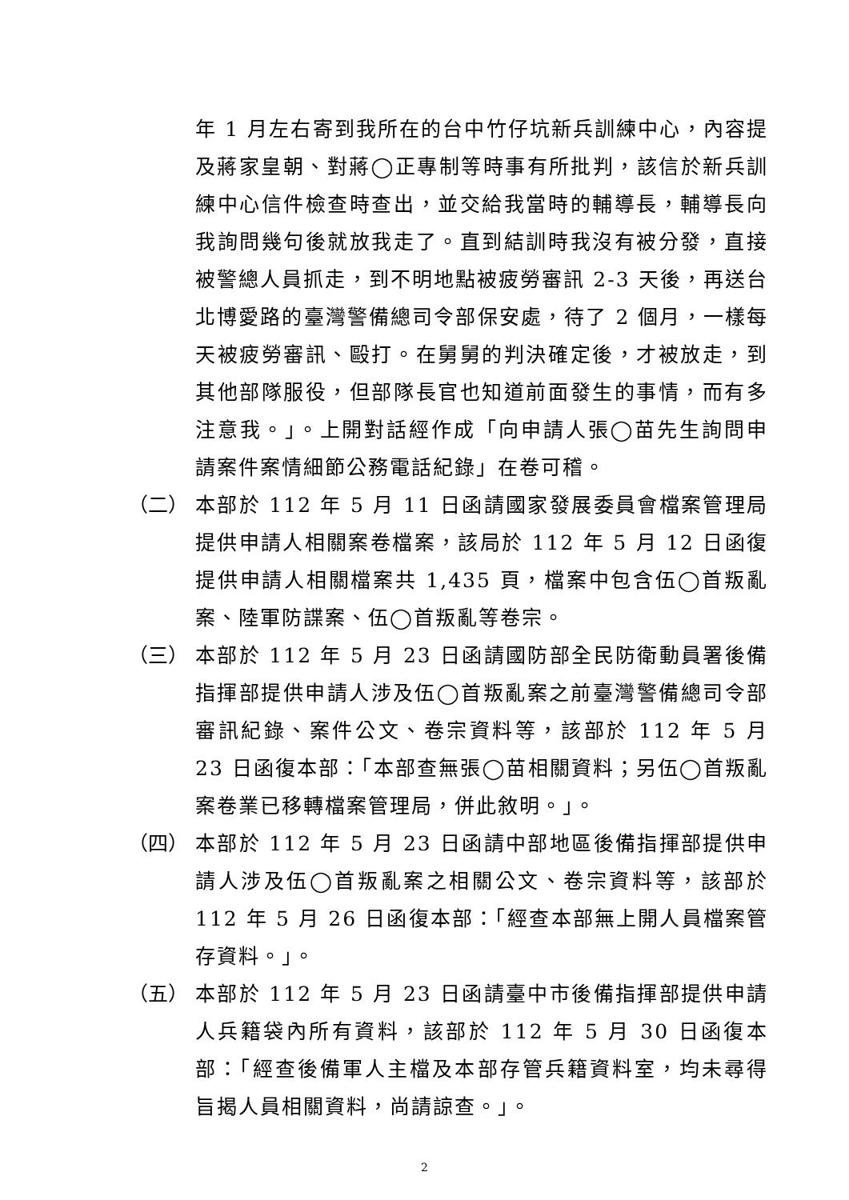年 1 月左右寄到我所在的台中竹仔坑新兵訓練中心，內容提及蔣家皇朝、對蔣◯正專制等時事有所批判，該信於新兵訓練中心信件檢查時查出，並交給我當時的輔導長，輔導長向我詢問幾句後就放我走了。直到結訓時我沒有被分發，直接被警總人員抓走，到不明地點被疲勞審訊 2-3 天後，再送台北博愛路的臺灣警備總司令部保安處，待了 2 個月，一樣每天被疲勞審訊、毆打。在舅舅的判決確定後，才被放走，到其他部隊服役，但部隊長官也知道前面發生的事情，而有多注意我。」。上開對話經作成「向申請人張◯苗先生詢問申請案件案情細節公務電話紀錄」在卷可稽。
（二） 本部於 112 年 5 月 11 日函請國家發展委員會檔案管理局提供申請人相關案卷檔案，該局於 112 年 5 月 12 日函復提供申請人相關檔案共 1,435 頁，檔案中包含伍◯首叛亂案、陸軍防諜案、伍◯首叛亂等卷宗。
（三） 本部於 112 年 5 月 23 日函請國防部全民防衛動員署後備指揮部提供申請人涉及伍◯首叛亂案之前臺灣警備總司令部審訊紀錄、案件公文、卷宗資料等，該部於 112 年 5 月 23 日函復本部：「本部查無張◯苗相關資料；另伍◯首叛亂案卷業已移轉檔案管理局，併此敘明。」。
（四） 本部於 112 年 5 月 23 日函請中部地區後備指揮部提供申請人涉及伍◯首叛亂案之相關公文、卷宗資料等，該部於 112 年 5 月 26 日函復本部：「經查本部無上開人員檔案管存資料。」。
（五） 本部於 112 年 5 月 23 日函請臺中市後備指揮部提供申請人兵籍袋內所有資料，該部於 112 年 5 月 30 日函復本部：「經查後備軍人主檔及本部存管兵籍資料室，均未尋得旨揭人員相關資料，尚請諒查。」。
2